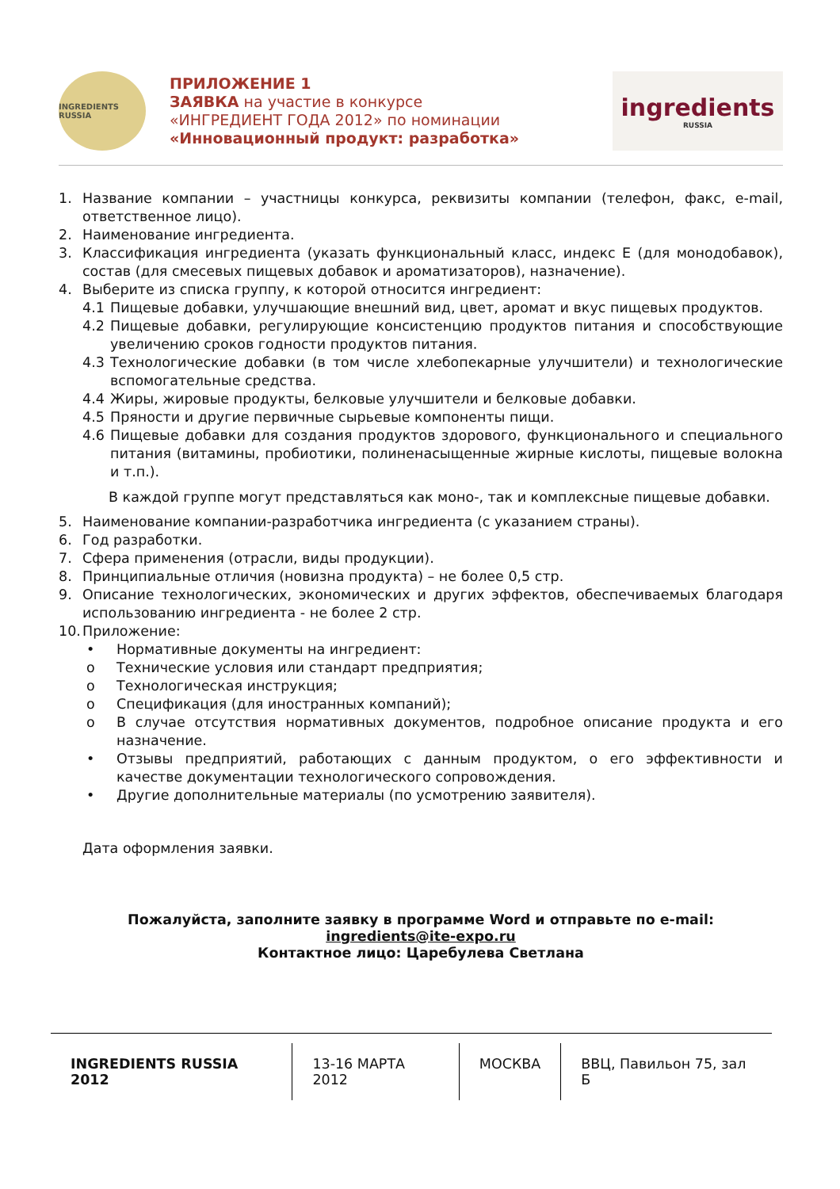INGREDIENTS RUSSIA
ПРИЛОЖЕНИЕ 1
ЗАЯВКА на участие в конкурсе
«ИНГРЕДИЕНТ ГОДА 2012» по номинации
«Инновационный продукт: разработка»
ingredients
RUSSIA
1. Название компании – участницы конкурса, реквизиты компании (телефон, факс, e-mail, ответственное лицо).
2. Наименование ингредиента.
3. Классификация ингредиента (указать функциональный класс, индекс Е (для монодобавок), состав (для смесевых пищевых добавок и ароматизаторов), назначение).
4. Выберите из списка группу, к которой относится ингредиент:
4.1 Пищевые добавки, улучшающие внешний вид, цвет, аромат и вкус пищевых продуктов.
4.2 Пищевые добавки, регулирующие консистенцию продуктов питания и способствующие увеличению сроков годности продуктов питания.
4.3 Технологические добавки (в том числе хлебопекарные улучшители) и технологические вспомогательные средства.
4.4 Жиры, жировые продукты, белковые улучшители и белковые добавки.
4.5 Пряности и другие первичные сырьевые компоненты пищи.
4.6 Пищевые добавки для создания продуктов здорового, функционального и специального питания (витамины, пробиотики, полиненасыщенные жирные кислоты, пищевые волокна и т.п.).
В каждой группе могут представляться как моно-, так и комплексные пищевые добавки.
5. Наименование компании-разработчика ингредиента (с указанием страны).
6. Год разработки.
7. Сфера применения (отрасли, виды продукции).
8. Принципиальные отличия (новизна продукта) – не более 0,5 стр.
9. Описание технологических, экономических и других эффектов, обеспечиваемых благодаря использованию ингредиента - не более 2 стр.
10. Приложение:
• Нормативные документы на ингредиент:
o Технические условия или стандарт предприятия;
o Технологическая инструкция;
o Спецификация (для иностранных компаний);
o В случае отсутствия нормативных документов, подробное описание продукта и его назначение.
• Отзывы предприятий, работающих с данным продуктом, о его эффективности и качестве документации технологического сопровождения.
• Другие дополнительные материалы (по усмотрению заявителя).
Дата оформления заявки.
Пожалуйста, заполните заявку в программе Word и отправьте по e-mail:
ingredients@ite-expo.ru
Контактное лицо: Царебулева Светлана
INGREDIENTS RUSSIA 2012 13-16 МАРТА 2012 МОСКВА ВВЦ, Павильон 75, зал Б